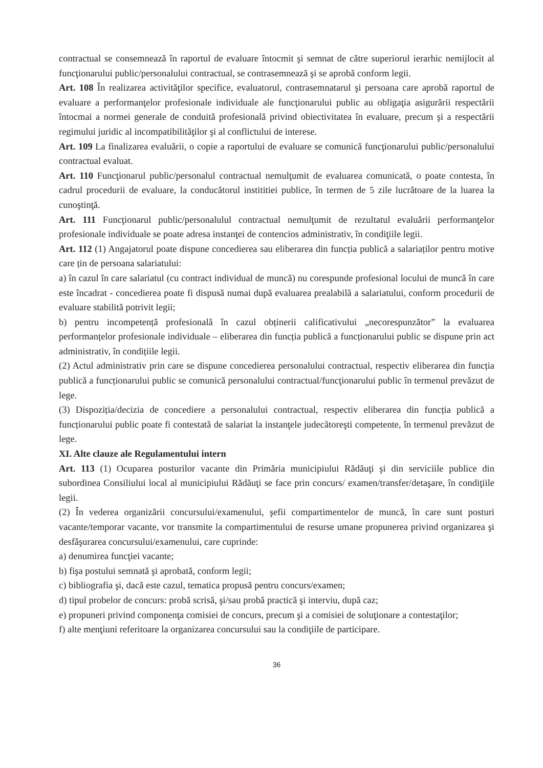contractual se consemnează în raportul de evaluare întocmit şi semnat de către superiorul ierarhic nemijlocit al funcţionarului public/personalului contractual, se contrasemnează şi se aprobă conform legii.
Art. 108 În realizarea activităţilor specifice, evaluatorul, contrasemnatarul şi persoana care aprobă raportul de evaluare a performanţelor profesionale individuale ale funcţionarului public au obligaţia asigurării respectării întocmai a normei generale de conduită profesională privind obiectivitatea în evaluare, precum şi a respectării regimului juridic al incompatibilităţilor şi al conflictului de interese.
Art. 109 La finalizarea evaluării, o copie a raportului de evaluare se comunică funcţionarului public/personalului contractual evaluat.
Art. 110 Funcţionarul public/personalul contractual nemulţumit de evaluarea comunicată, o poate contesta, în cadrul procedurii de evaluare, la conducătorul instititiei publice, în termen de 5 zile lucrătoare de la luarea la cunoştinţă.
Art. 111 Funcţionarul public/personalulul contractual nemulţumit de rezultatul evaluării performanţelor profesionale individuale se poate adresa instanţei de contencios administrativ, în condiţiile legii.
Art. 112 (1) Angajatorul poate dispune concedierea sau eliberarea din funcția publică a salariaților pentru motive care țin de persoana salariatului:
a) în cazul în care salariatul (cu contract individual de muncă) nu corespunde profesional locului de muncă în care este încadrat - concedierea poate fi dispusă numai după evaluarea prealabilă a salariatului, conform procedurii de evaluare stabilită potrivit legii;
b) pentru incompetență profesională în cazul obținerii calificativului „necorespunzător” la evaluarea performanțelor profesionale individuale – eliberarea din funcția publică a funcționarului public se dispune prin act administrativ, în condițiile legii.
(2) Actul administrativ prin care se dispune concedierea personalului contractual, respectiv eliberarea din funcția publică a funcționarului public se comunică personalului contractual/funcţionarului public în termenul prevăzut de lege.
(3) Dispoziția/decizia de concediere a personalului contractual, respectiv eliberarea din funcția publică a funcționarului public poate fi contestată de salariat la instanţele judecătoreşti competente, în termenul prevăzut de lege.
XI. Alte clauze ale Regulamentului intern
Art. 113 (1) Ocuparea posturilor vacante din Primăria municipiului Rădăuţi şi din serviciile publice din subordinea Consiliului local al municipiului Rădăuţi se face prin concurs/ examen/transfer/detaşare, în condiţiile legii.
(2) În vederea organizării concursului/examenului, şefii compartimentelor de muncă, în care sunt posturi vacante/temporar vacante, vor transmite la compartimentului de resurse umane propunerea privind organizarea şi desfăşurarea concursului/examenului, care cuprinde:
a) denumirea funcţiei vacante;
b) fişa postului semnată şi aprobată, conform legii;
c) bibliografia şi, dacă este cazul, tematica propusă pentru concurs/examen;
d) tipul probelor de concurs: probă scrisă, şi/sau probă practică şi interviu, după caz;
e) propuneri privind componenţa comisiei de concurs, precum şi a comisiei de soluţionare a contestaţilor;
f) alte menţiuni referitoare la organizarea concursului sau la condiţiile de participare.
36